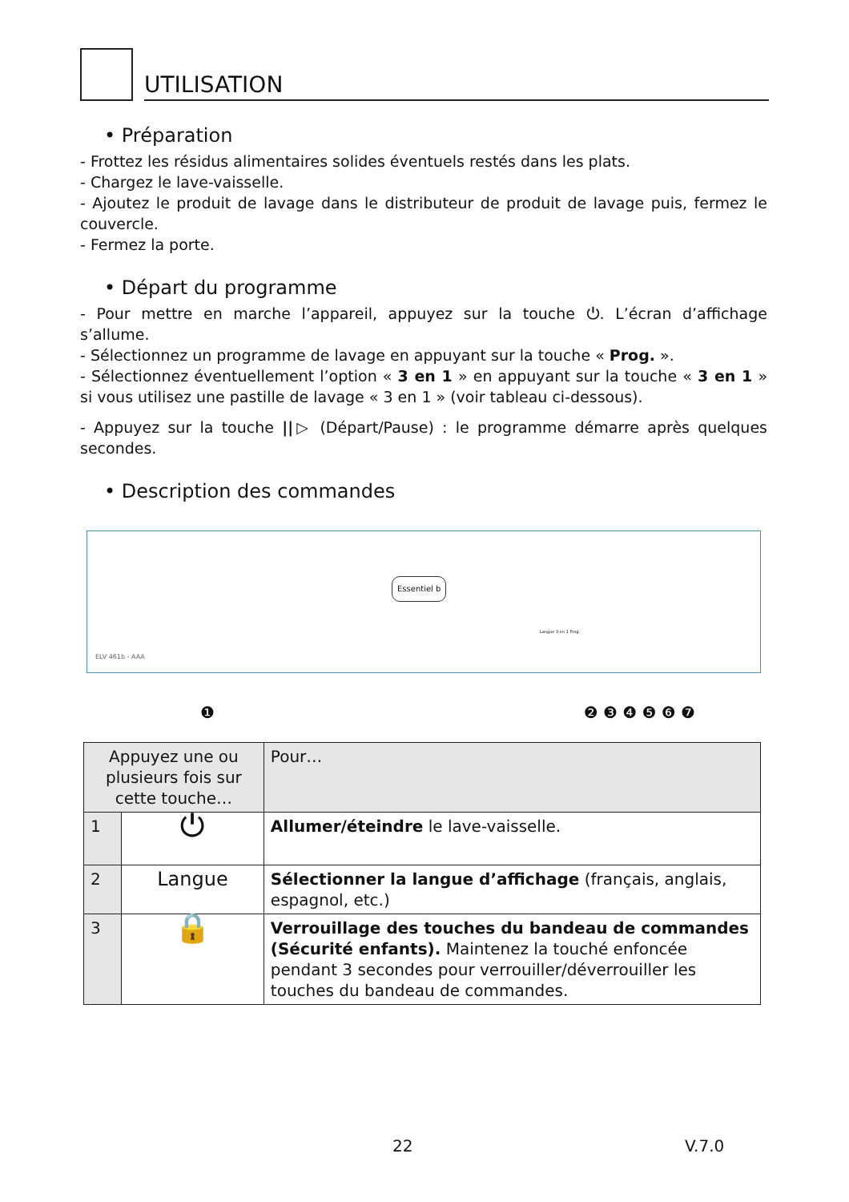UTILISATION
• Préparation
- Frottez les résidus alimentaires solides éventuels restés dans les plats.
- Chargez le lave-vaisselle.
- Ajoutez le produit de lavage dans le distributeur de produit de lavage puis, fermez le couvercle.
- Fermez la porte.
• Départ du programme
- Pour mettre en marche l’appareil, appuyez sur la touche ⏻. L’écran d’affichage s’allume.
- Sélectionnez un programme de lavage en appuyant sur la touche « Prog. ».
- Sélectionnez éventuellement l’option « 3 en 1 » en appuyant sur la touche « 3 en 1 » si vous utilisez une pastille de lavage « 3 en 1 » (voir tableau ci-dessous).
- Appuyez sur la touche ||▷ (Départ/Pause) : le programme démarre après quelques secondes.
• Description des commandes
Essentiel b
Langue 3 en 1 Prog.
ELV 461b - AAA
❶ ❷ ❸ ❹ ❺ ❻ ❼
| Appuyez une ou plusieurs fois sur cette touche… | | Pour… |
| --- | --- | --- |
| 1 | ⏻ | Allumer/éteindre le lave-vaisselle. |
| 2 | Langue | Sélectionner la langue d’affichage (français, anglais, espagnol, etc.) |
| 3 | 🔒 | Verrouillage des touches du bandeau de commandes (Sécurité enfants). Maintenez la touché enfoncée pendant 3 secondes pour verrouiller/déverrouiller les touches du bandeau de commandes. |
22 V.7.0